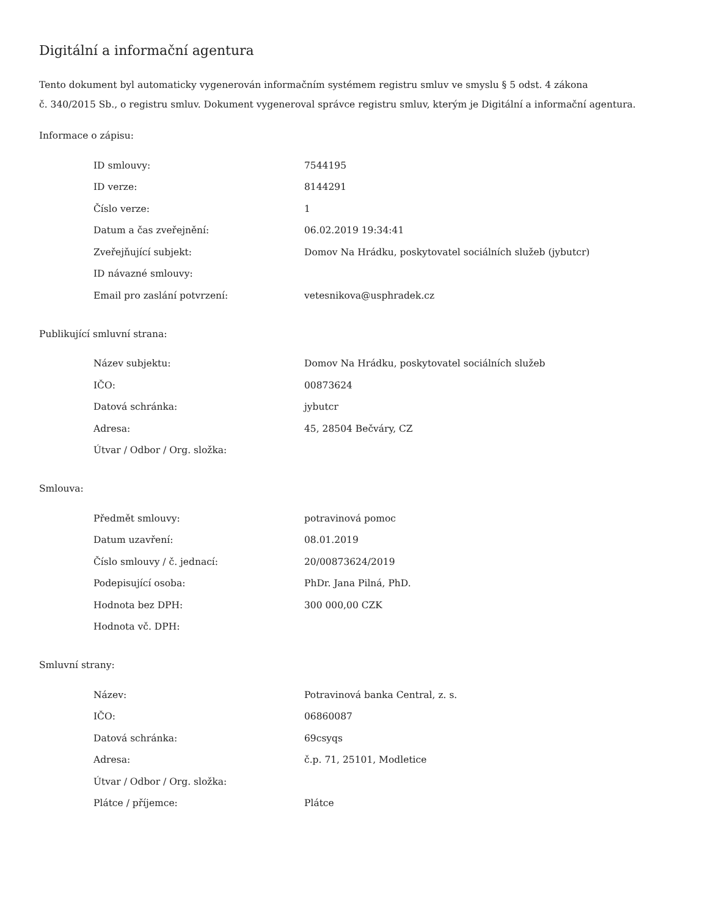Digitální a informační agentura
Tento dokument byl automaticky vygenerován informačním systémem registru smluv ve smyslu § 5 odst. 4 zákona
č. 340/2015 Sb., o registru smluv. Dokument vygeneroval správce registru smluv, kterým je Digitální a informační agentura.
Informace o zápisu:
| ID smlouvy: | 7544195 |
| ID verze: | 8144291 |
| Číslo verze: | 1 |
| Datum a čas zveřejnění: | 06.02.2019 19:34:41 |
| Zveřejňující subjekt: | Domov Na Hrádku, poskytovatel sociálních služeb (jybutcr) |
| ID návazné smlouvy: | |
| Email pro zaslání potvrzení: | vetesnikova@usphradek.cz |
Publikující smluvní strana:
| Název subjektu: | Domov Na Hrádku, poskytovatel sociálních služeb |
| IČO: | 00873624 |
| Datová schránka: | jybutcr |
| Adresa: | 45, 28504 Bečváry, CZ |
| Útvar / Odbor / Org. složka: | |
Smlouva:
| Předmět smlouvy: | potravinová pomoc |
| Datum uzavření: | 08.01.2019 |
| Číslo smlouvy / č. jednací: | 20/00873624/2019 |
| Podepisující osoba: | PhDr. Jana Pilná, PhD. |
| Hodnota bez DPH: | 300 000,00 CZK |
| Hodnota vč. DPH: | |
Smluvní strany:
| Název: | Potravinová banka Central, z. s. |
| IČO: | 06860087 |
| Datová schránka: | 69csyqs |
| Adresa: | č.p. 71, 25101, Modletice |
| Útvar / Odbor / Org. složka: | |
| Plátce / příjemce: | Plátce |